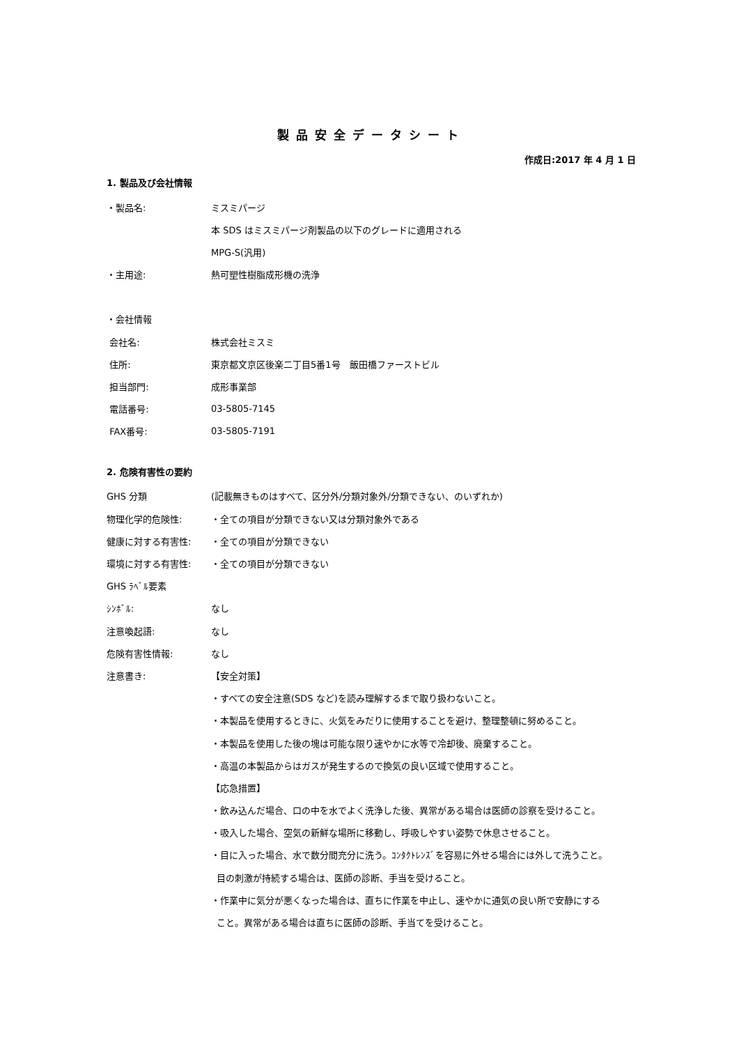製品安全データシート
作成日:2017 年 4 月 1 日
1. 製品及び会社情報
・製品名: ミスミパージ
本 SDS はミスミパージ剤製品の以下のグレードに適用される
MPG-S(汎用)
・主用途: 熱可塑性樹脂成形機の洗浄
・会社情報
会社名: 株式会社ミスミ
住所:
東京都文京区後楽二丁目5番1号　飯田橋ファーストビル
担当部門: 成形事業部
電話番号: 03-5805-7145
FAX番号: 03-5805-7191
2. 危険有害性の要約
GHS 分類
(記載無きものはすべて、区分外/分類対象外/分類できない、のいずれか)
物理化学的危険性:
・全ての項目が分類できない又は分類対象外である
健康に対する有害性: ・全ての項目が分類できない
環境に対する有害性: ・全ての項目が分類できない
GHS ﾗﾍﾞﾙ要素
ｼﾝﾎﾞﾙ: なし
注意喚起語: なし
危険有害性情報: なし
注意書き: 【安全対策】
・すべての安全注意(SDS など)を読み理解するまで取り扱わないこと。
・本製品を使用するときに、火気をみだりに使用することを避け、整理整頓に努めること。
・本製品を使用した後の塊は可能な限り速やかに水等で冷却後、廃棄すること。
・高温の本製品からはガスが発生するので換気の良い区域で使用すること。
【応急措置】
・飲み込んだ場合、口の中を水でよく洗浄した後、異常がある場合は医師の診察を受けること。
・吸入した場合、空気の新鮮な場所に移動し、呼吸しやすい姿勢で休息させること。
・目に入った場合、水で数分間充分に洗う。ｺﾝﾀｸﾄﾚﾝｽﾞを容易に外せる場合には外して洗うこと。
目の刺激が持続する場合は、医師の診断、手当を受けること。
・作業中に気分が悪くなった場合は、直ちに作業を中止し、速やかに通気の良い所で安静にする
こと。異常がある場合は直ちに医師の診断、手当てを受けること。